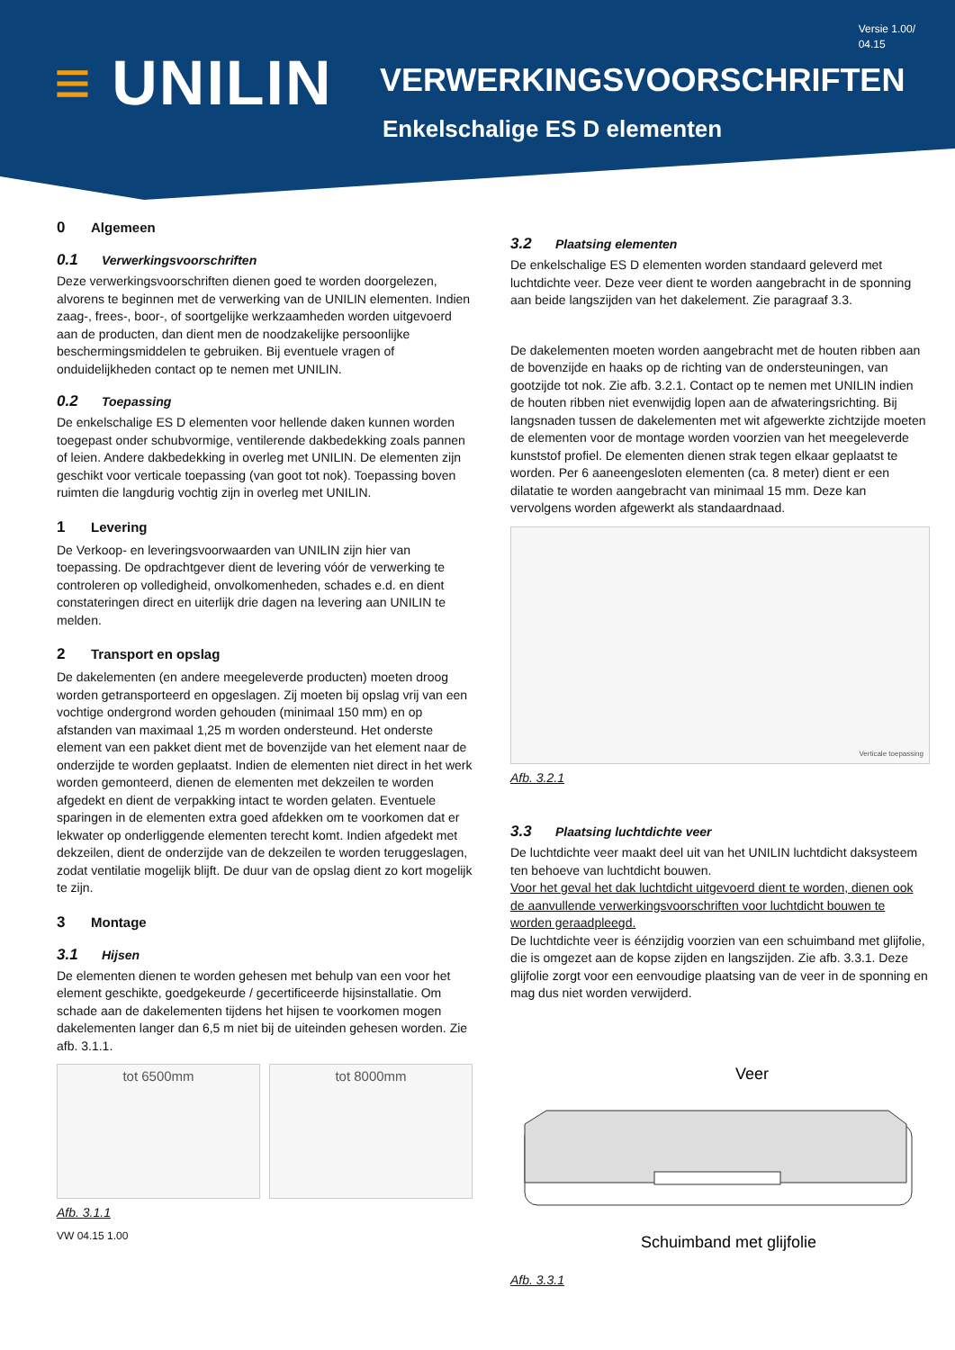Versie 1.00/
04.15
≡ UNILIN VERWERKINGSVOORSCHRIFTEN
Enkelschalige ES D elementen
0 Algemeen
0.1 Verwerkingsvoorschriften
Deze verwerkingsvoorschriften dienen goed te worden doorgelezen, alvorens te beginnen met de verwerking van de UNILIN elementen. Indien zaag-, frees-, boor-, of soortgelijke werkzaamheden worden uitgevoerd aan de producten, dan dient men de noodzakelijke persoonlijke beschermingsmiddelen te gebruiken. Bij eventuele vragen of onduidelijkheden contact op te nemen met UNILIN.
0.2 Toepassing
De enkelschalige ES D elementen voor hellende daken kunnen worden toegepast onder schubvormige, ventilerende dakbedekking zoals pannen of leien. Andere dakbedekking in overleg met UNILIN. De elementen zijn geschikt voor verticale toepassing (van goot tot nok). Toepassing boven ruimten die langdurig vochtig zijn in overleg met UNILIN.
1 Levering
De Verkoop- en leveringsvoorwaarden van UNILIN zijn hier van toepassing. De opdrachtgever dient de levering vóór de verwerking te controleren op volledigheid, onvolkomenheden, schades e.d. en dient constateringen direct en uiterlijk drie dagen na levering aan UNILIN te melden.
2 Transport en opslag
De dakelementen (en andere meegeleverde producten) moeten droog worden getransporteerd en opgeslagen. Zij moeten bij opslag vrij van een vochtige ondergrond worden gehouden (minimaal 150 mm) en op afstanden van maximaal 1,25 m worden ondersteund. Het onderste element van een pakket dient met de bovenzijde van het element naar de onderzijde te worden geplaatst. Indien de elementen niet direct in het werk worden gemonteerd, dienen de elementen met dekzeilen te worden afgedekt en dient de verpakking intact te worden gelaten. Eventuele sparingen in de elementen extra goed afdekken om te voorkomen dat er lekwater op onderliggende elementen terecht komt. Indien afgedekt met dekzeilen, dient de onderzijde van de dekzeilen te worden teruggeslagen, zodat ventilatie mogelijk blijft. De duur van de opslag dient zo kort mogelijk te zijn.
3 Montage
3.1 Hijsen
De elementen dienen te worden gehesen met behulp van een voor het element geschikte, goedgekeurde / gecertificeerde hijsinstallatie. Om schade aan de dakelementen tijdens het hijsen te voorkomen mogen dakelementen langer dan 6,5 m niet bij de uiteinden gehesen worden. Zie afb. 3.1.1.
tot 6500mm tot 8000mm
Afb. 3.1.1
VW 04.15 1.00
3.2 Plaatsing elementen
De enkelschalige ES D elementen worden standaard geleverd met luchtdichte veer. Deze veer dient te worden aangebracht in de sponning aan beide langszijden van het dakelement. Zie paragraaf 3.3.
De dakelementen moeten worden aangebracht met de houten ribben aan de bovenzijde en haaks op de richting van de ondersteuningen, van gootzijde tot nok. Zie afb. 3.2.1. Contact op te nemen met UNILIN indien de houten ribben niet evenwijdig lopen aan de afwateringsrichting. Bij langsnaden tussen de dakelementen met wit afgewerkte zichtzijde moeten de elementen voor de montage worden voorzien van het meegeleverde kunststof profiel. De elementen dienen strak tegen elkaar geplaatst te worden. Per 6 aaneengesloten elementen (ca. 8 meter) dient er een dilatatie te worden aangebracht van minimaal 15 mm. Deze kan vervolgens worden afgewerkt als standaardnaad.
Verticale toepassing
Afb. 3.2.1
3.3 Plaatsing luchtdichte veer
De luchtdichte veer maakt deel uit van het UNILIN luchtdicht daksysteem ten behoeve van luchtdicht bouwen.
Voor het geval het dak luchtdicht uitgevoerd dient te worden, dienen ook de aanvullende verwerkingsvoorschriften voor luchtdicht bouwen te worden geraadpleegd.
De luchtdichte veer is éénzijdig voorzien van een schuimband met glijfolie, die is omgezet aan de kopse zijden en langszijden. Zie afb. 3.3.1. Deze glijfolie zorgt voor een eenvoudige plaatsing van de veer in de sponning en mag dus niet worden verwijderd.
Veer
Schuimband met glijfolie
Afb. 3.3.1